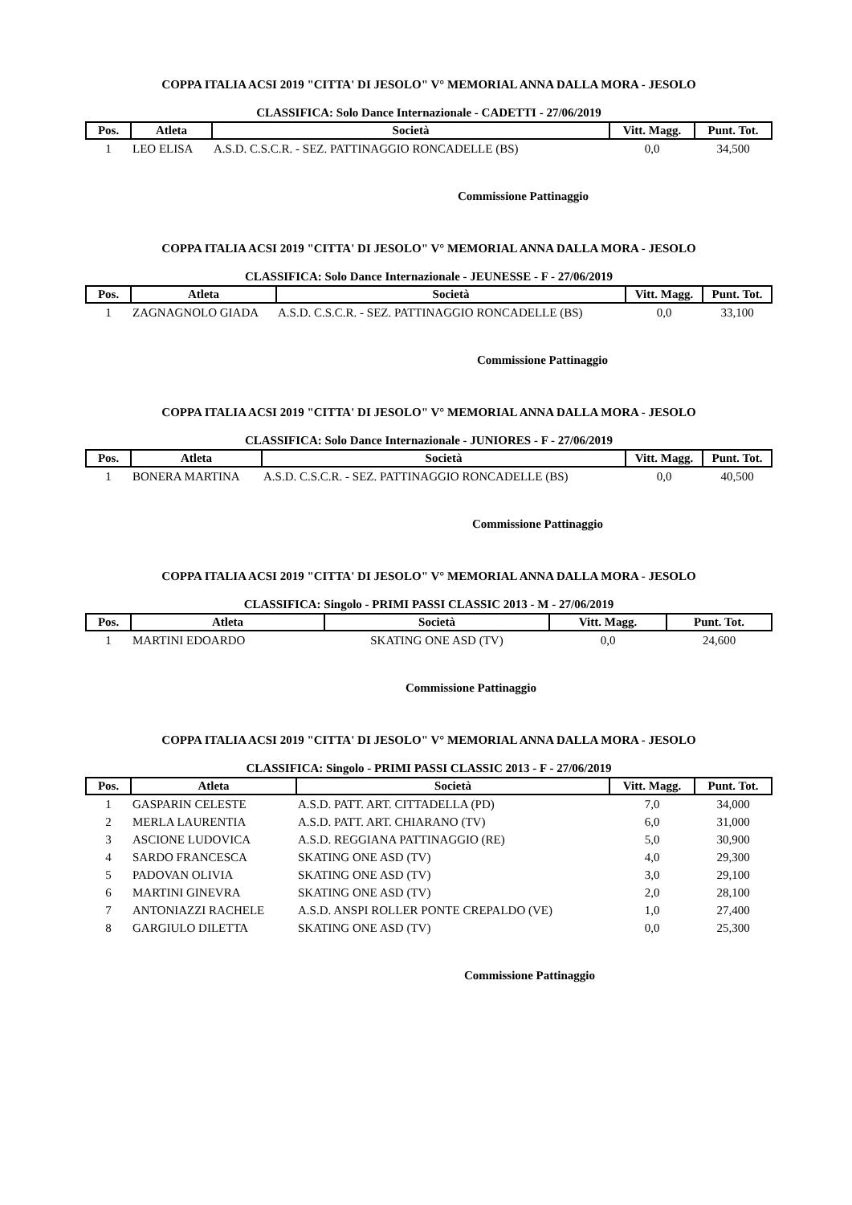COPPA ITALIA ACSI 2019 "CITTA' DI JESOLO" V° MEMORIAL ANNA DALLA MORA - JESOLO
CLASSIFICA: Solo Dance Internazionale - CADETTI - 27/06/2019
| Pos. | Atleta | Società | Vitt. Magg. | Punt. Tot. |
| --- | --- | --- | --- | --- |
| 1 | LEO ELISA | A.S.D. C.S.C.R. - SEZ. PATTINAGGIO RONCADELLE (BS) | 0,0 | 34,500 |
Commissione Pattinaggio
COPPA ITALIA ACSI 2019 "CITTA' DI JESOLO" V° MEMORIAL ANNA DALLA MORA - JESOLO
CLASSIFICA: Solo Dance Internazionale - JEUNESSE - F - 27/06/2019
| Pos. | Atleta | Società | Vitt. Magg. | Punt. Tot. |
| --- | --- | --- | --- | --- |
| 1 | ZAGNAGNOLO GIADA | A.S.D. C.S.C.R. - SEZ. PATTINAGGIO RONCADELLE (BS) | 0,0 | 33,100 |
Commissione Pattinaggio
COPPA ITALIA ACSI 2019 "CITTA' DI JESOLO" V° MEMORIAL ANNA DALLA MORA - JESOLO
CLASSIFICA: Solo Dance Internazionale - JUNIORES - F - 27/06/2019
| Pos. | Atleta | Società | Vitt. Magg. | Punt. Tot. |
| --- | --- | --- | --- | --- |
| 1 | BONERA MARTINA | A.S.D. C.S.C.R. - SEZ. PATTINAGGIO RONCADELLE (BS) | 0,0 | 40,500 |
Commissione Pattinaggio
COPPA ITALIA ACSI 2019 "CITTA' DI JESOLO" V° MEMORIAL ANNA DALLA MORA - JESOLO
CLASSIFICA: Singolo - PRIMI PASSI CLASSIC 2013 - M - 27/06/2019
| Pos. | Atleta | Società | Vitt. Magg. | Punt. Tot. |
| --- | --- | --- | --- | --- |
| 1 | MARTINI EDOARDO | SKATING ONE ASD (TV) | 0,0 | 24,600 |
Commissione Pattinaggio
COPPA ITALIA ACSI 2019 "CITTA' DI JESOLO" V° MEMORIAL ANNA DALLA MORA - JESOLO
CLASSIFICA: Singolo - PRIMI PASSI CLASSIC 2013 - F - 27/06/2019
| Pos. | Atleta | Società | Vitt. Magg. | Punt. Tot. |
| --- | --- | --- | --- | --- |
| 1 | GASPARIN CELESTE | A.S.D. PATT. ART. CITTADELLA (PD) | 7,0 | 34,000 |
| 2 | MERLA LAURENTIA | A.S.D. PATT. ART. CHIARANO (TV) | 6,0 | 31,000 |
| 3 | ASCIONE LUDOVICA | A.S.D. REGGIANA PATTINAGGIO (RE) | 5,0 | 30,900 |
| 4 | SARDO FRANCESCA | SKATING ONE ASD (TV) | 4,0 | 29,300 |
| 5 | PADOVAN OLIVIA | SKATING ONE ASD (TV) | 3,0 | 29,100 |
| 6 | MARTINI GINEVRA | SKATING ONE ASD (TV) | 2,0 | 28,100 |
| 7 | ANTONIAZZI RACHELE | A.S.D. ANSPI ROLLER PONTE CREPALDO (VE) | 1,0 | 27,400 |
| 8 | GARGIULO DILETTA | SKATING ONE ASD (TV) | 0,0 | 25,300 |
Commissione Pattinaggio